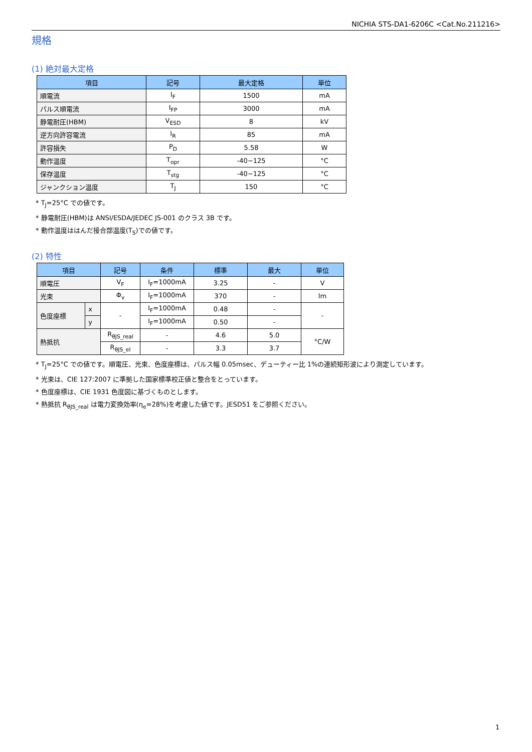NICHIA STS-DA1-6206C <Cat.No.211216>
規格
(1) 絶対最大定格
| 項目 | 記号 | 最大定格 | 単位 |
| --- | --- | --- | --- |
| 順電流 | I<sub>F</sub> | 1500 | mA |
| パルス順電流 | I<sub>FP</sub> | 3000 | mA |
| 静電耐圧(HBM) | V<sub>ESD</sub> | 8 | kV |
| 逆方向許容電流 | I<sub>R</sub> | 85 | mA |
| 許容損失 | P<sub>D</sub> | 5.58 | W |
| 動作温度 | T<sub>opr</sub> | -40~125 | °C |
| 保存温度 | T<sub>stg</sub> | -40~125 | °C |
| ジャンクション温度 | T<sub>J</sub> | 150 | °C |
* T<sub>J</sub>=25°C での値です。
* 静電耐圧(HBM)は ANSI/ESDA/JEDEC JS-001 のクラス 3B です。
* 動作温度ははんだ接合部温度(T<sub>S</sub>)での値です。
(2) 特性
| 項目 | | 記号 | 条件 | 標準 | 最大 | 単位 |
| --- | --- | --- | --- | --- | --- | --- |
| 順電圧 | | V<sub>F</sub> | I<sub>F</sub>=1000mA | 3.25 | - | V |
| 光束 | | Φ<sub>v</sub> | I<sub>F</sub>=1000mA | 370 | - | lm |
| 色度座標 | x | - | I<sub>F</sub>=1000mA | 0.48 | - | - |
| | y | | I<sub>F</sub>=1000mA | 0.50 | - | |
| 熱抵抗 | | R<sub>θJS_real</sub> | - | 4.6 | 5.0 | °C/W |
| | | R<sub>θJS_el</sub> | - | 3.3 | 3.7 | |
* T<sub>J</sub>=25°C での値です。順電圧、光束、色度座標は、パルス幅 0.05msec、デューティー比 1%の連続矩形波により測定しています。
* 光束は、CIE 127:2007 に準拠した国家標準校正値と整合をとっています。
* 色度座標は、CIE 1931 色度図に基づくものとします。
* 熱抵抗 R<sub>θJS_real</sub> は電力変換効率(η<sub>e</sub>=28%)を考慮した値です。JESD51 をご参照ください。
1